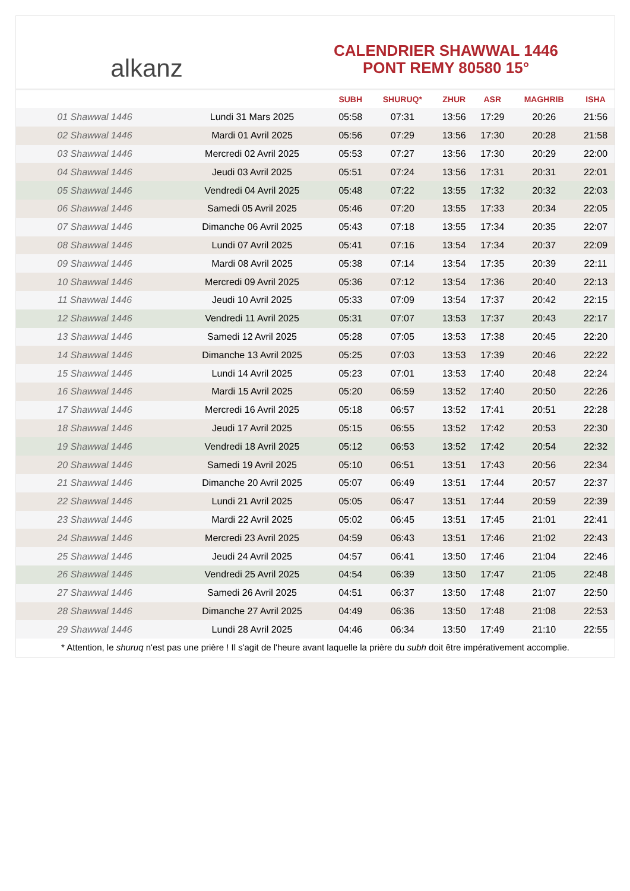alkanz
CALENDRIER SHAWWAL 1446
PONT REMY 80580 15°
| | | SUBH | SHURUQ* | ZHUR | ASR | MAGHRIB | ISHA |
| --- | --- | --- | --- | --- | --- | --- | --- |
| 01 Shawwal 1446 | Lundi 31 Mars 2025 | 05:58 | 07:31 | 13:56 | 17:29 | 20:26 | 21:56 |
| 02 Shawwal 1446 | Mardi 01 Avril 2025 | 05:56 | 07:29 | 13:56 | 17:30 | 20:28 | 21:58 |
| 03 Shawwal 1446 | Mercredi 02 Avril 2025 | 05:53 | 07:27 | 13:56 | 17:30 | 20:29 | 22:00 |
| 04 Shawwal 1446 | Jeudi 03 Avril 2025 | 05:51 | 07:24 | 13:56 | 17:31 | 20:31 | 22:01 |
| 05 Shawwal 1446 | Vendredi 04 Avril 2025 | 05:48 | 07:22 | 13:55 | 17:32 | 20:32 | 22:03 |
| 06 Shawwal 1446 | Samedi 05 Avril 2025 | 05:46 | 07:20 | 13:55 | 17:33 | 20:34 | 22:05 |
| 07 Shawwal 1446 | Dimanche 06 Avril 2025 | 05:43 | 07:18 | 13:55 | 17:34 | 20:35 | 22:07 |
| 08 Shawwal 1446 | Lundi 07 Avril 2025 | 05:41 | 07:16 | 13:54 | 17:34 | 20:37 | 22:09 |
| 09 Shawwal 1446 | Mardi 08 Avril 2025 | 05:38 | 07:14 | 13:54 | 17:35 | 20:39 | 22:11 |
| 10 Shawwal 1446 | Mercredi 09 Avril 2025 | 05:36 | 07:12 | 13:54 | 17:36 | 20:40 | 22:13 |
| 11 Shawwal 1446 | Jeudi 10 Avril 2025 | 05:33 | 07:09 | 13:54 | 17:37 | 20:42 | 22:15 |
| 12 Shawwal 1446 | Vendredi 11 Avril 2025 | 05:31 | 07:07 | 13:53 | 17:37 | 20:43 | 22:17 |
| 13 Shawwal 1446 | Samedi 12 Avril 2025 | 05:28 | 07:05 | 13:53 | 17:38 | 20:45 | 22:20 |
| 14 Shawwal 1446 | Dimanche 13 Avril 2025 | 05:25 | 07:03 | 13:53 | 17:39 | 20:46 | 22:22 |
| 15 Shawwal 1446 | Lundi 14 Avril 2025 | 05:23 | 07:01 | 13:53 | 17:40 | 20:48 | 22:24 |
| 16 Shawwal 1446 | Mardi 15 Avril 2025 | 05:20 | 06:59 | 13:52 | 17:40 | 20:50 | 22:26 |
| 17 Shawwal 1446 | Mercredi 16 Avril 2025 | 05:18 | 06:57 | 13:52 | 17:41 | 20:51 | 22:28 |
| 18 Shawwal 1446 | Jeudi 17 Avril 2025 | 05:15 | 06:55 | 13:52 | 17:42 | 20:53 | 22:30 |
| 19 Shawwal 1446 | Vendredi 18 Avril 2025 | 05:12 | 06:53 | 13:52 | 17:42 | 20:54 | 22:32 |
| 20 Shawwal 1446 | Samedi 19 Avril 2025 | 05:10 | 06:51 | 13:51 | 17:43 | 20:56 | 22:34 |
| 21 Shawwal 1446 | Dimanche 20 Avril 2025 | 05:07 | 06:49 | 13:51 | 17:44 | 20:57 | 22:37 |
| 22 Shawwal 1446 | Lundi 21 Avril 2025 | 05:05 | 06:47 | 13:51 | 17:44 | 20:59 | 22:39 |
| 23 Shawwal 1446 | Mardi 22 Avril 2025 | 05:02 | 06:45 | 13:51 | 17:45 | 21:01 | 22:41 |
| 24 Shawwal 1446 | Mercredi 23 Avril 2025 | 04:59 | 06:43 | 13:51 | 17:46 | 21:02 | 22:43 |
| 25 Shawwal 1446 | Jeudi 24 Avril 2025 | 04:57 | 06:41 | 13:50 | 17:46 | 21:04 | 22:46 |
| 26 Shawwal 1446 | Vendredi 25 Avril 2025 | 04:54 | 06:39 | 13:50 | 17:47 | 21:05 | 22:48 |
| 27 Shawwal 1446 | Samedi 26 Avril 2025 | 04:51 | 06:37 | 13:50 | 17:48 | 21:07 | 22:50 |
| 28 Shawwal 1446 | Dimanche 27 Avril 2025 | 04:49 | 06:36 | 13:50 | 17:48 | 21:08 | 22:53 |
| 29 Shawwal 1446 | Lundi 28 Avril 2025 | 04:46 | 06:34 | 13:50 | 17:49 | 21:10 | 22:55 |
* Attention, le shuruq n'est pas une prière ! Il s'agit de l'heure avant laquelle la prière du subh doit être impérativement accomplie.